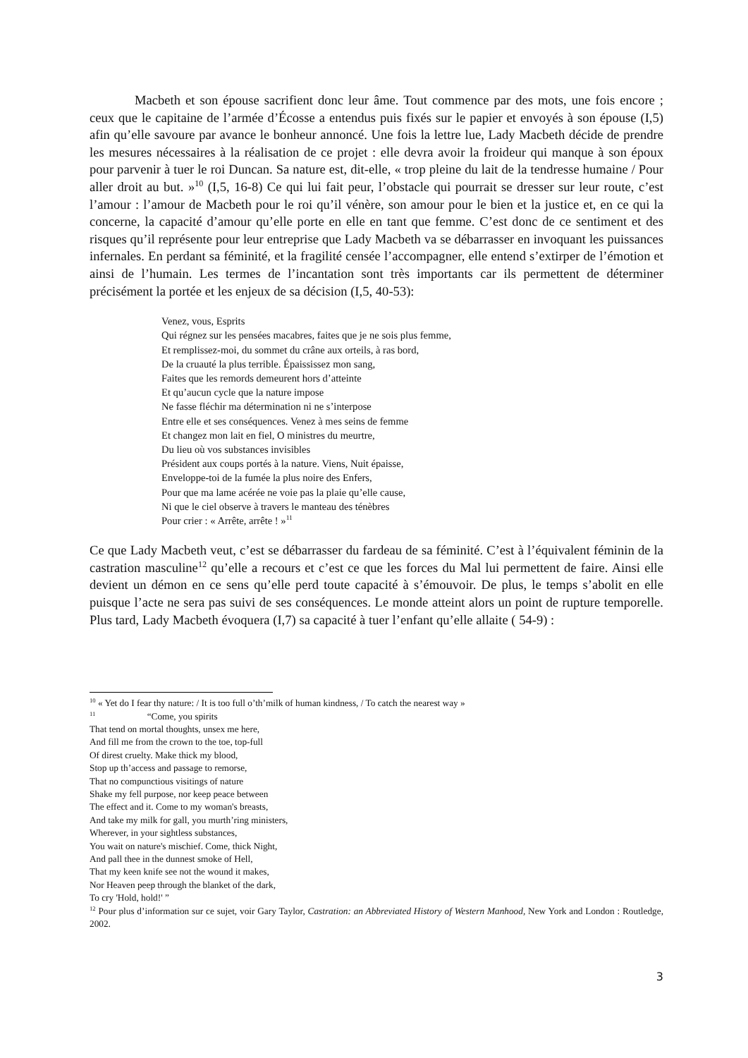Macbeth et son épouse sacrifient donc leur âme. Tout commence par des mots, une fois encore ; ceux que le capitaine de l’armée d’Écosse a entendus puis fixés sur le papier et envoyés à son épouse (I,5) afin qu’elle savoure par avance le bonheur annoncé. Une fois la lettre lue, Lady Macbeth décide de prendre les mesures nécessaires à la réalisation de ce projet : elle devra avoir la froideur qui manque à son époux pour parvenir à tuer le roi Duncan. Sa nature est, dit-elle, « trop pleine du lait de la tendresse humaine / Pour aller droit au but. »<sup>10</sup> (I,5, 16-8) Ce qui lui fait peur, l’obstacle qui pourrait se dresser sur leur route, c’est l’amour : l’amour de Macbeth pour le roi qu’il vénère, son amour pour le bien et la justice et, en ce qui la concerne, la capacité d’amour qu’elle porte en elle en tant que femme. C’est donc de ce sentiment et des risques qu’il représente pour leur entreprise que Lady Macbeth va se débarrasser en invoquant les puissances infernales. En perdant sa féminité, et la fragilité censée l’accompagner, elle entend s’extirper de l’émotion et ainsi de l’humain. Les termes de l’incantation sont très importants car ils permettent de déterminer précisément la portée et les enjeux de sa décision (I,5, 40-53):
Venez, vous, Esprits
Qui régnez sur les pensées macabres, faites que je ne sois plus femme,
Et remplissez-moi, du sommet du crâne aux orteils, à ras bord,
De la cruauté la plus terrible. Épaississez mon sang,
Faites que les remords demeurent hors d’atteinte
Et qu’aucun cycle que la nature impose
Ne fasse fléchir ma détermination ni ne s’interpose
Entre elle et ses conséquences. Venez à mes seins de femme
Et changez mon lait en fiel, O ministres du meurtre,
Du lieu où vos substances invisibles
Président aux coups portés à la nature. Viens, Nuit épaisse,
Enveloppe-toi de la fumée la plus noire des Enfers,
Pour que ma lame acérée ne voie pas la plaie qu’elle cause,
Ni que le ciel observe à travers le manteau des ténèbres
Pour crier : « Arrête, arrête ! »<sup>11</sup>
Ce que Lady Macbeth veut, c’est se débarrasser du fardeau de sa féminité. C’est à l’équivalent féminin de la castration masculine<sup>12</sup> qu’elle a recours et c’est ce que les forces du Mal lui permettent de faire. Ainsi elle devient un démon en ce sens qu’elle perd toute capacité à s’émouvoir. De plus, le temps s’abolit en elle puisque l’acte ne sera pas suivi de ses conséquences. Le monde atteint alors un point de rupture temporelle. Plus tard, Lady Macbeth évoquera (I,7) sa capacité à tuer l’enfant qu’elle allaite ( 54-9) :
<sup>10</sup> « Yet do I fear thy nature: / It is too full o’th’milk of human kindness, / To catch the nearest way »
<sup>11</sup> “Come, you spirits
That tend on mortal thoughts, unsex me here,
And fill me from the crown to the toe, top-full
Of direst cruelty. Make thick my blood,
Stop up th’access and passage to remorse,
That no compunctious visitings of nature
Shake my fell purpose, nor keep peace between
The effect and it. Come to my woman's breasts,
And take my milk for gall, you murth’ring ministers,
Wherever, in your sightless substances,
You wait on nature's mischief. Come, thick Night,
And pall thee in the dunnest smoke of Hell,
That my keen knife see not the wound it makes,
Nor Heaven peep through the blanket of the dark,
To cry 'Hold, hold!' ”
<sup>12</sup> Pour plus d’information sur ce sujet, voir Gary Taylor, Castration: an Abbreviated History of Western Manhood, New York and London : Routledge, 2002.
3